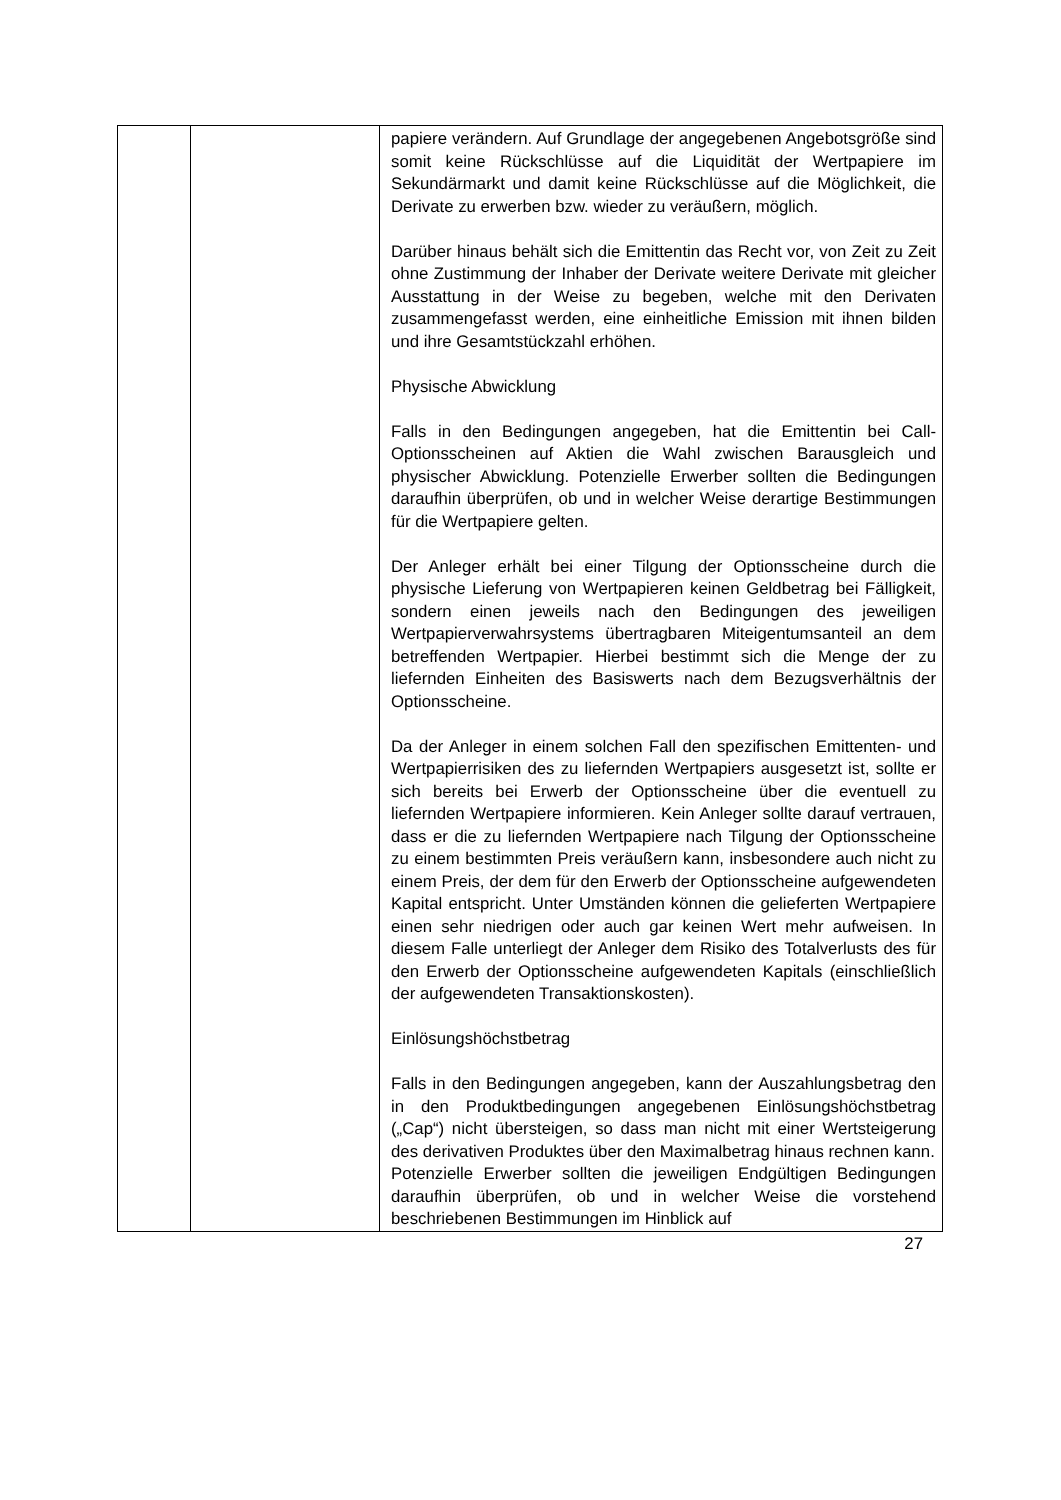| | | papiere verändern. Auf Grundlage der angegebenen Angebotsgröße sind somit keine Rückschlüsse auf die Liquidität der Wertpapiere im Sekundärmarkt und damit keine Rückschlüsse auf die Möglichkeit, die Derivate zu erwerben bzw. wieder zu veräußern, möglich. Darüber hinaus behält sich die Emittentin das Recht vor, von Zeit zu Zeit ohne Zustimmung der Inhaber der Derivate weitere Derivate mit gleicher Ausstattung in der Weise zu begeben, welche mit den Derivaten zusammengefasst werden, eine einheitliche Emission mit ihnen bilden und ihre Gesamtstückzahl erhöhen. Physische Abwicklung Falls in den Bedingungen angegeben, hat die Emittentin bei Call-Optionsscheinen auf Aktien die Wahl zwischen Barausgleich und physischer Abwicklung. Potenzielle Erwerber sollten die Bedingungen daraufhin überprüfen, ob und in welcher Weise derartige Bestimmungen für die Wertpapiere gelten. Der Anleger erhält bei einer Tilgung der Optionsscheine durch die physische Lieferung von Wertpapieren keinen Geldbetrag bei Fälligkeit, sondern einen jeweils nach den Bedingungen des jeweiligen Wertpapierverwahrsystems übertragbaren Miteigentumsanteil an dem betreffenden Wertpapier. Hierbei bestimmt sich die Menge der zu liefernden Einheiten des Basiswerts nach dem Bezugsverhältnis der Optionsscheine. Da der Anleger in einem solchen Fall den spezifischen Emittenten- und Wertpapierrisiken des zu liefernden Wertpapiers ausgesetzt ist, sollte er sich bereits bei Erwerb der Optionsscheine über die eventuell zu liefernden Wertpapiere informieren. Kein Anleger sollte darauf vertrauen, dass er die zu liefernden Wertpapiere nach Tilgung der Optionsscheine zu einem bestimmten Preis veräußern kann, insbesondere auch nicht zu einem Preis, der dem für den Erwerb der Optionsscheine aufgewendeten Kapital entspricht. Unter Umständen können die gelieferten Wertpapiere einen sehr niedrigen oder auch gar keinen Wert mehr aufweisen. In diesem Falle unterliegt der Anleger dem Risiko des Totalverlusts des für den Erwerb der Optionsscheine aufgewendeten Kapitals (einschließlich der aufgewendeten Transaktionskosten). Einlösungshöchstbetrag Falls in den Bedingungen angegeben, kann der Auszahlungsbetrag den in den Produktbedingungen angegebenen Einlösungshöchstbetrag („Cap“) nicht übersteigen, so dass man nicht mit einer Wertsteigerung des derivativen Produktes über den Maximalbetrag hinaus rechnen kann. Potenzielle Erwerber sollten die jeweiligen Endgültigen Bedingungen daraufhin überprüfen, ob und in welcher Weise die vorstehend beschriebenen Bestimmungen im Hinblick auf |
27